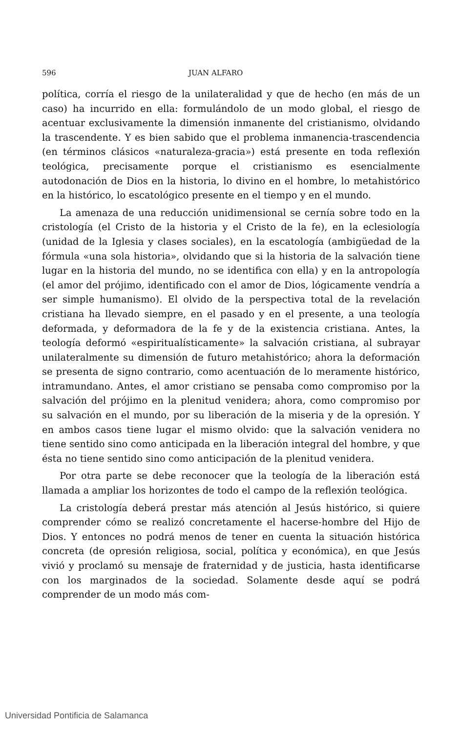596 JUAN ALFARO
política, corría el riesgo de la unilateralidad y que de hecho (en más de un caso) ha incurrido en ella: formulándolo de un modo global, el riesgo de acentuar exclusivamente la dimensión inmanente del cristianismo, olvidando la trascendente. Y es bien sabido que el problema inmanencia-trascendencia (en términos clásicos «naturaleza-gracia») está presente en toda reflexión teológica, precisamente porque el cristianismo es esencialmente autodonación de Dios en la historia, lo divino en el hombre, lo metahistórico en la histórico, lo escatológico presente en el tiempo y en el mundo.
La amenaza de una reducción unidimensional se cernía sobre todo en la cristología (el Cristo de la historia y el Cristo de la fe), en la eclesiología (unidad de la Iglesia y clases sociales), en la escatología (ambigüedad de la fórmula «una sola historia», olvidando que si la historia de la salvación tiene lugar en la historia del mundo, no se identifica con ella) y en la antropología (el amor del prójimo, identificado con el amor de Dios, lógicamente vendría a ser simple humanismo). El olvido de la perspectiva total de la revelación cristiana ha llevado siempre, en el pasado y en el presente, a una teología deformada, y deformadora de la fe y de la existencia cristiana. Antes, la teología deformó «espiritualísticamente» la salvación cristiana, al subrayar unilateralmente su dimensión de futuro metahistórico; ahora la deformación se presenta de signo contrario, como acentuación de lo meramente histórico, intramundano. Antes, el amor cristiano se pensaba como compromiso por la salvación del prójimo en la plenitud venidera; ahora, como compromiso por su salvación en el mundo, por su liberación de la miseria y de la opresión. Y en ambos casos tiene lugar el mismo olvido: que la salvación venidera no tiene sentido sino como anticipada en la liberación integral del hombre, y que ésta no tiene sentido sino como anticipación de la plenitud venidera.
Por otra parte se debe reconocer que la teología de la liberación está llamada a ampliar los horizontes de todo el campo de la reflexión teológica.
La cristología deberá prestar más atención al Jesús histórico, si quiere comprender cómo se realizó concretamente el hacerse-hombre del Hijo de Dios. Y entonces no podrá menos de tener en cuenta la situación histórica concreta (de opresión religiosa, social, política y económica), en que Jesús vivió y proclamó su mensaje de fraternidad y de justicia, hasta identificarse con los marginados de la sociedad. Solamente desde aquí se podrá comprender de un modo más com-
Universidad Pontificia de Salamanca